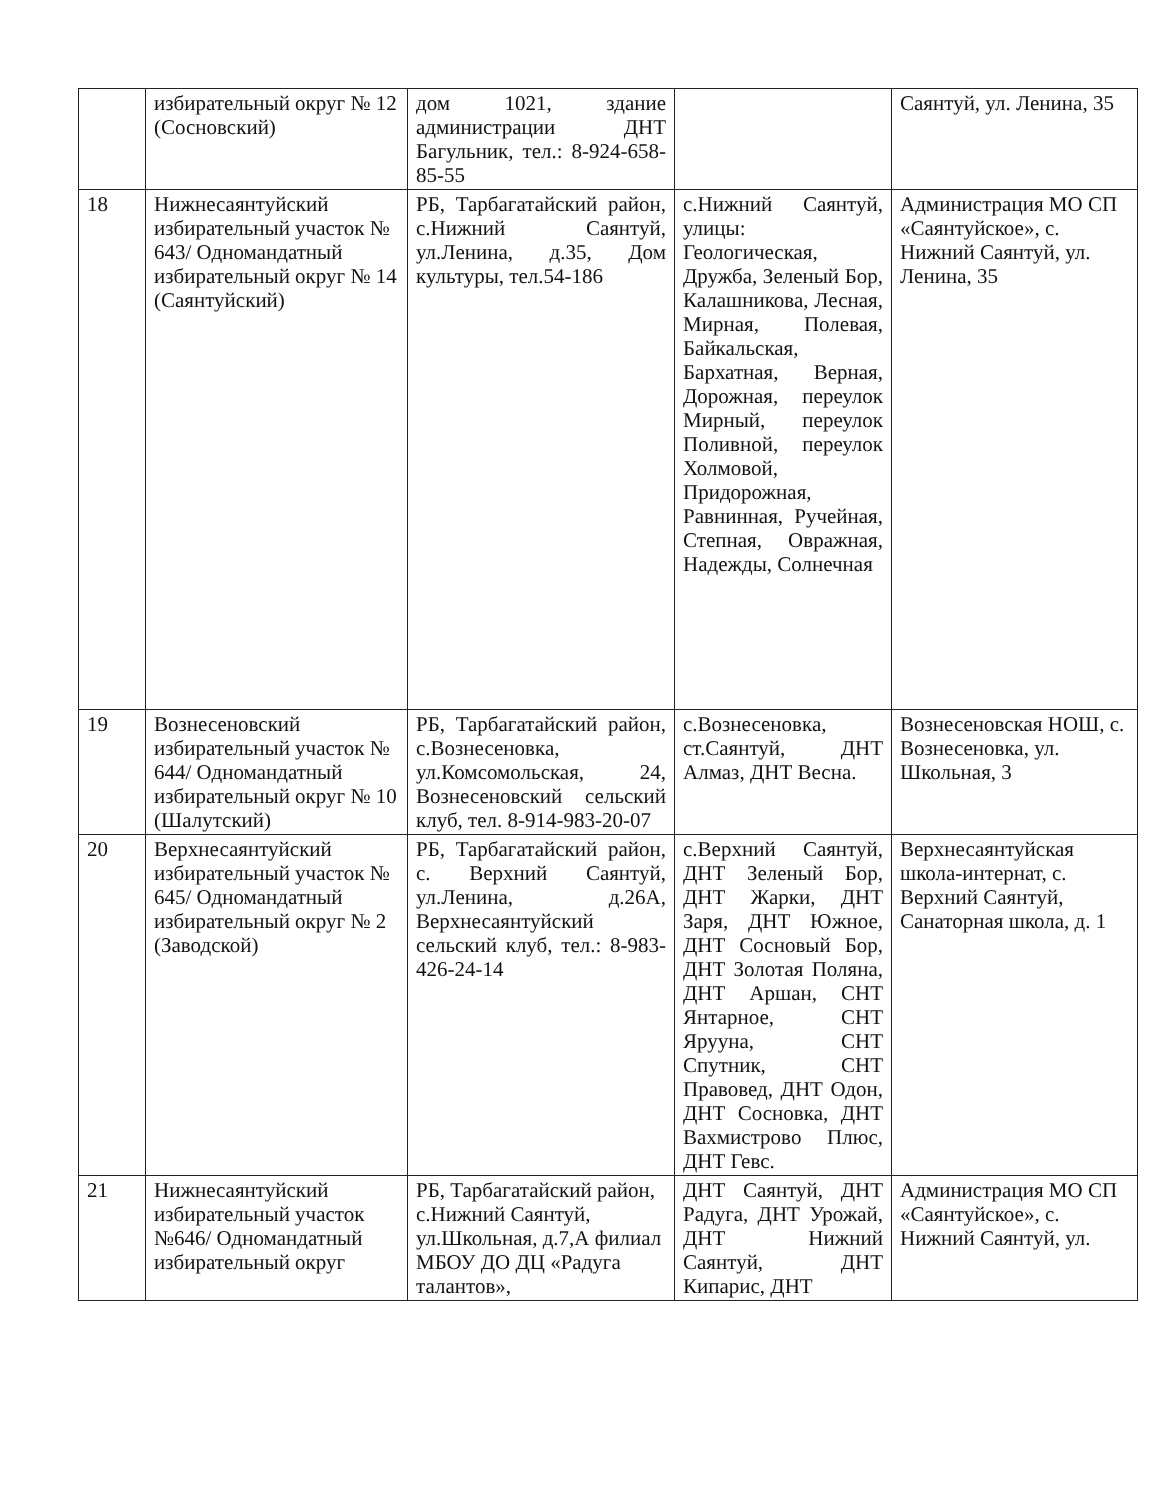| | избирательный округ № 12 (Сосновский) | дом 1021, здание администрации ДНТ Багульник, тел.: 8-924-658-85-55 | | Саянтуй, ул. Ленина, 35 |
| 18 | Нижнесаянтуйский избирательный участок № 643/ Одномандатный избирательный округ № 14 (Саянтуйский) | РБ, Тарбагатайский район, с.Нижний Саянтуй, ул.Ленина, д.35, Дом культуры, тел.54-186 | с.Нижний Саянтуй, улицы: Геологическая, Дружба, Зеленый Бор, Калашникова, Лесная, Мирная, Полевая, Байкальская, Бархатная, Верная, Дорожная, переулок Мирный, переулок Поливной, переулок Холмовой, Придорожная, Равнинная, Ручейная, Степная, Овражная, Надежды, Солнечная | Администрация МО СП «Саянтуйское», с. Нижний Саянтуй, ул. Ленина, 35 |
| 19 | Вознесеновский избирательный участок № 644/ Одномандатный избирательный округ № 10 (Шалутский) | РБ, Тарбагатайский район, с.Вознесеновка, ул.Комсомольская, 24, Вознесеновский сельский клуб, тел. 8-914-983-20-07 | с.Вознесеновка, ст.Саянтуй, ДНТ Алмаз, ДНТ Весна. | Вознесеновская НОШ, с. Вознесеновка, ул. Школьная, 3 |
| 20 | Верхнесаянтуйский избирательный участок № 645/ Одномандатный избирательный округ № 2 (Заводской) | РБ, Тарбагатайский район, с. Верхний Саянтуй, ул.Ленина, д.26А, Верхнесаянтуйский сельский клуб, тел.: 8-983-426-24-14 | с.Верхний Саянтуй, ДНТ Зеленый Бор, ДНТ Жарки, ДНТ Заря, ДНТ Южное, ДНТ Сосновый Бор, ДНТ Золотая Поляна, ДНТ Аршан, СНТ Янтарное, СНТ Ярууна, СНТ Спутник, СНТ Правовед, ДНТ Одон, ДНТ Сосновка, ДНТ Вахмистрово Плюс, ДНТ Гевс. | Верхнесаянтуйская школа-интернат, с. Верхний Саянтуй, Санаторная школа, д. 1 |
| 21 | Нижнесаянтуйский избирательный участок №646/ Одномандатный избирательный округ | РБ, Тарбагатайский район, с.Нижний Саянтуй, ул.Школьная, д.7,А филиал МБОУ ДО ДЦ «Радуга талантов», | ДНТ Саянтуй, ДНТ Радуга, ДНТ Урожай, ДНТ Нижний Саянтуй, ДНТ Кипарис, ДНТ | Администрация МО СП «Саянтуйское», с. Нижний Саянтуй, ул. |